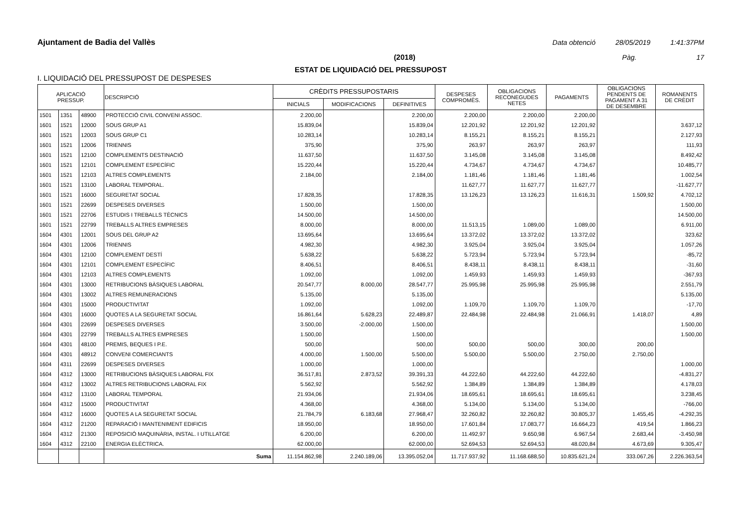Ajuntament de Badia del Vallès Data obtenció 28/05/2019 1:41:37PM
(2018) Pàg. 17
ESTAT DE LIQUIDACIÓ DEL PRESSUPOST
I. LIQUIDACIÓ DEL PRESSUPOST DE DESPESES
| APLICACIÓ PRESSUP. | | | DESCRIPCIÓ | CRÈDITS PRESSUPOSTARIS | | | DESPESES COMPROMÈS. | OBLIGACIONS RECONEGUDES NETES | PAGAMENTS | OBLIGACIONS PENDENTS DE PAGAMENT A 31 DE DESEMBRE | ROMANENTS DE CRÈDIT |
| --- | --- | --- | --- | --- | --- | --- | --- | --- | --- | --- | --- |
| | | | | INICIALS | MODIFICACIONS | DEFINITIVES | | | | | |
| 1501 | 1351 | 48900 | PROTECCIÓ CIVIL CONVENI ASSOC. | 2.200,00 | | 2.200,00 | 2.200,00 | 2.200,00 | 2.200,00 | | |
| 1601 | 1521 | 12000 | SOUS GRUP A1 | 15.839,04 | | 15.839,04 | 12.201,92 | 12.201,92 | 12.201,92 | | 3.637,12 |
| 1601 | 1521 | 12003 | SOUS GRUP C1 | 10.283,14 | | 10.283,14 | 8.155,21 | 8.155,21 | 8.155,21 | | 2.127,93 |
| 1601 | 1521 | 12006 | TRIENNIS | 375,90 | | 375,90 | 263,97 | 263,97 | 263,97 | | 111,93 |
| 1601 | 1521 | 12100 | COMPLEMENTS DESTINACIÓ | 11.637,50 | | 11.637,50 | 3.145,08 | 3.145,08 | 3.145,08 | | 8.492,42 |
| 1601 | 1521 | 12101 | COMPLEMENT ESPECÍFIC | 15.220,44 | | 15.220,44 | 4.734,67 | 4.734,67 | 4.734,67 | | 10.485,77 |
| 1601 | 1521 | 12103 | ALTRES COMPLEMENTS | 2.184,00 | | 2.184,00 | 1.181,46 | 1.181,46 | 1.181,46 | | 1.002,54 |
| 1601 | 1521 | 13100 | LABORAL TEMPORAL. | | | | 11.627,77 | 11.627,77 | 11.627,77 | | -11.627,77 |
| 1601 | 1521 | 16000 | SEGURETAT SOCIAL | 17.828,35 | | 17.828,35 | 13.126,23 | 13.126,23 | 11.616,31 | 1.509,92 | 4.702,12 |
| 1601 | 1521 | 22699 | DESPESES DIVERSES | 1.500,00 | | 1.500,00 | | | | | 1.500,00 |
| 1601 | 1521 | 22706 | ESTUDIS I TREBALLS TÈCNICS | 14.500,00 | | 14.500,00 | | | | | 14.500,00 |
| 1601 | 1521 | 22799 | TREBALLS ALTRES EMPRESES | 8.000,00 | | 8.000,00 | 11.513,15 | 1.089,00 | 1.089,00 | | 6.911,00 |
| 1604 | 4301 | 12001 | SOUS DEL GRUP A2 | 13.695,64 | | 13.695,64 | 13.372,02 | 13.372,02 | 13.372,02 | | 323,62 |
| 1604 | 4301 | 12006 | TRIENNIS | 4.982,30 | | 4.982,30 | 3.925,04 | 3.925,04 | 3.925,04 | | 1.057,26 |
| 1604 | 4301 | 12100 | COMPLEMENT DESTÍ | 5.638,22 | | 5.638,22 | 5.723,94 | 5.723,94 | 5.723,94 | | -85,72 |
| 1604 | 4301 | 12101 | COMPLEMENT ESPECÍFIC | 8.406,51 | | 8.406,51 | 8.438,11 | 8.438,11 | 8.438,11 | | -31,60 |
| 1604 | 4301 | 12103 | ALTRES COMPLEMENTS | 1.092,00 | | 1.092,00 | 1.459,93 | 1.459,93 | 1.459,93 | | -367,93 |
| 1604 | 4301 | 13000 | RETRIBUCIONS BÀSIQUES LABORAL | 20.547,77 | 8.000,00 | 28.547,77 | 25.995,98 | 25.995,98 | 25.995,98 | | 2.551,79 |
| 1604 | 4301 | 13002 | ALTRES REMUNERACIONS | 5.135,00 | | 5.135,00 | | | | | 5.135,00 |
| 1604 | 4301 | 15000 | PRODUCTIVITAT | 1.092,00 | | 1.092,00 | 1.109,70 | 1.109,70 | 1.109,70 | | -17,70 |
| 1604 | 4301 | 16000 | QUOTES A LA SEGURETAT SOCIAL | 16.861,64 | 5.628,23 | 22.489,87 | 22.484,98 | 22.484,98 | 21.066,91 | 1.418,07 | 4,89 |
| 1604 | 4301 | 22699 | DESPESES DIVERSES | 3.500,00 | -2.000,00 | 1.500,00 | | | | | 1.500,00 |
| 1604 | 4301 | 22799 | TREBALLS ALTRES EMPRESES | 1.500,00 | | 1.500,00 | | | | | 1.500,00 |
| 1604 | 4301 | 48100 | PREMIS, BEQUES I P.E. | 500,00 | | 500,00 | 500,00 | 500,00 | 300,00 | 200,00 | |
| 1604 | 4301 | 48912 | CONVENI COMERCIANTS | 4.000,00 | 1.500,00 | 5.500,00 | 5.500,00 | 5.500,00 | 2.750,00 | 2.750,00 | |
| 1604 | 4311 | 22699 | DESPESES DIVERSES | 1.000,00 | | 1.000,00 | | | | | 1.000,00 |
| 1604 | 4312 | 13000 | RETRIBUCIONS BÀSIQUES LABORAL FIX | 36.517,81 | 2.873,52 | 39.391,33 | 44.222,60 | 44.222,60 | 44.222,60 | | -4.831,27 |
| 1604 | 4312 | 13002 | ALTRES RETRIBUCIONS LABORAL FIX | 5.562,92 | | 5.562,92 | 1.384,89 | 1.384,89 | 1.384,89 | | 4.178,03 |
| 1604 | 4312 | 13100 | LABORAL TEMPORAL | 21.934,06 | | 21.934,06 | 18.695,61 | 18.695,61 | 18.695,61 | | 3.238,45 |
| 1604 | 4312 | 15000 | PRODUCTIVITAT | 4.368,00 | | 4.368,00 | 5.134,00 | 5.134,00 | 5.134,00 | | -766,00 |
| 1604 | 4312 | 16000 | QUOTES A LA SEGURETAT SOCIAL | 21.784,79 | 6.183,68 | 27.968,47 | 32.260,82 | 32.260,82 | 30.805,37 | 1.455,45 | -4.292,35 |
| 1604 | 4312 | 21200 | REPARACIÓ I MANTENIMENT EDIFICIS | 18.950,00 | | 18.950,00 | 17.601,84 | 17.083,77 | 16.664,23 | 419,54 | 1.866,23 |
| 1604 | 4312 | 21300 | REPOSICIÓ MAQUINÀRIA, INSTAL. I UTILLATGE | 6.200,00 | | 6.200,00 | 11.492,97 | 9.650,98 | 6.967,54 | 2.683,44 | -3.450,98 |
| 1604 | 4312 | 22100 | ENERGIA ELÈCTRICA. | 62.000,00 | | 62.000,00 | 52.694,53 | 52.694,53 | 48.020,84 | 4.673,69 | 9.305,47 |
| | | | Suma | 11.154.862,98 | 2.240.189,06 | 13.395.052,04 | 11.717.937,92 | 11.168.688,50 | 10.835.621,24 | 333.067,26 | 2.226.363,54 |